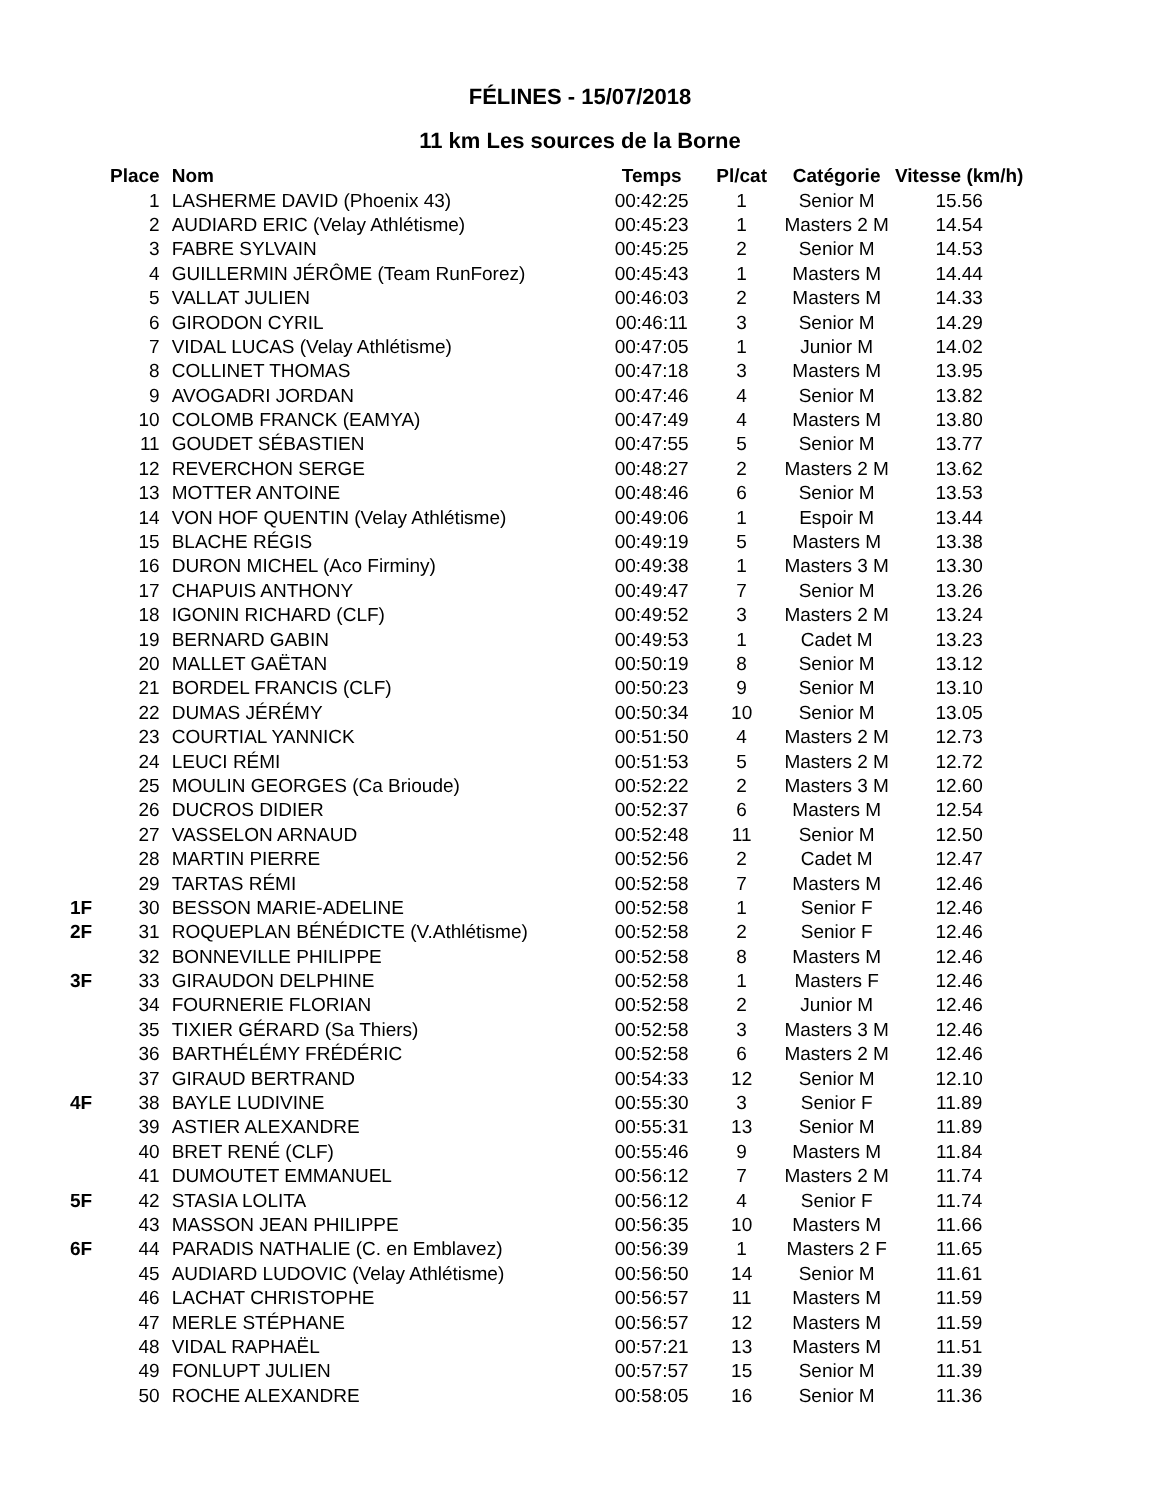FÉLINES - 15/07/2018
11 km Les sources de la Borne
| | Place | Nom | Temps | Pl/cat | Catégorie | Vitesse (km/h) |
| --- | --- | --- | --- | --- | --- | --- |
| | 1 | LASHERME DAVID (Phoenix 43) | 00:42:25 | 1 | Senior M | 15.56 |
| | 2 | AUDIARD ERIC (Velay Athlétisme) | 00:45:23 | 1 | Masters 2 M | 14.54 |
| | 3 | FABRE SYLVAIN | 00:45:25 | 2 | Senior M | 14.53 |
| | 4 | GUILLERMIN JÉRÔME (Team RunForez) | 00:45:43 | 1 | Masters M | 14.44 |
| | 5 | VALLAT JULIEN | 00:46:03 | 2 | Masters M | 14.33 |
| | 6 | GIRODON CYRIL | 00:46:11 | 3 | Senior M | 14.29 |
| | 7 | VIDAL LUCAS (Velay Athlétisme) | 00:47:05 | 1 | Junior M | 14.02 |
| | 8 | COLLINET THOMAS | 00:47:18 | 3 | Masters M | 13.95 |
| | 9 | AVOGADRI JORDAN | 00:47:46 | 4 | Senior M | 13.82 |
| | 10 | COLOMB FRANCK (EAMYA) | 00:47:49 | 4 | Masters M | 13.80 |
| | 11 | GOUDET SÉBASTIEN | 00:47:55 | 5 | Senior M | 13.77 |
| | 12 | REVERCHON SERGE | 00:48:27 | 2 | Masters 2 M | 13.62 |
| | 13 | MOTTER ANTOINE | 00:48:46 | 6 | Senior M | 13.53 |
| | 14 | VON HOF QUENTIN (Velay Athlétisme) | 00:49:06 | 1 | Espoir M | 13.44 |
| | 15 | BLACHE RÉGIS | 00:49:19 | 5 | Masters M | 13.38 |
| | 16 | DURON MICHEL (Aco Firminy) | 00:49:38 | 1 | Masters 3 M | 13.30 |
| | 17 | CHAPUIS ANTHONY | 00:49:47 | 7 | Senior M | 13.26 |
| | 18 | IGONIN RICHARD (CLF) | 00:49:52 | 3 | Masters 2 M | 13.24 |
| | 19 | BERNARD GABIN | 00:49:53 | 1 | Cadet M | 13.23 |
| | 20 | MALLET GAËTAN | 00:50:19 | 8 | Senior M | 13.12 |
| | 21 | BORDEL FRANCIS (CLF) | 00:50:23 | 9 | Senior M | 13.10 |
| | 22 | DUMAS JÉRÉMY | 00:50:34 | 10 | Senior M | 13.05 |
| | 23 | COURTIAL YANNICK | 00:51:50 | 4 | Masters 2 M | 12.73 |
| | 24 | LEUCI RÉMI | 00:51:53 | 5 | Masters 2 M | 12.72 |
| | 25 | MOULIN GEORGES (Ca Brioude) | 00:52:22 | 2 | Masters 3 M | 12.60 |
| | 26 | DUCROS DIDIER | 00:52:37 | 6 | Masters M | 12.54 |
| | 27 | VASSELON ARNAUD | 00:52:48 | 11 | Senior M | 12.50 |
| | 28 | MARTIN PIERRE | 00:52:56 | 2 | Cadet M | 12.47 |
| | 29 | TARTAS RÉMI | 00:52:58 | 7 | Masters M | 12.46 |
| 1F | 30 | BESSON MARIE-ADELINE | 00:52:58 | 1 | Senior F | 12.46 |
| 2F | 31 | ROQUEPLAN BÉNÉDICTE (V.Athlétisme) | 00:52:58 | 2 | Senior F | 12.46 |
| | 32 | BONNEVILLE PHILIPPE | 00:52:58 | 8 | Masters M | 12.46 |
| 3F | 33 | GIRAUDON DELPHINE | 00:52:58 | 1 | Masters F | 12.46 |
| | 34 | FOURNERIE FLORIAN | 00:52:58 | 2 | Junior M | 12.46 |
| | 35 | TIXIER GÉRARD (Sa Thiers) | 00:52:58 | 3 | Masters 3 M | 12.46 |
| | 36 | BARTHÉLÉMY FRÉDÉRIC | 00:52:58 | 6 | Masters 2 M | 12.46 |
| | 37 | GIRAUD BERTRAND | 00:54:33 | 12 | Senior M | 12.10 |
| 4F | 38 | BAYLE LUDIVINE | 00:55:30 | 3 | Senior F | 11.89 |
| | 39 | ASTIER ALEXANDRE | 00:55:31 | 13 | Senior M | 11.89 |
| | 40 | BRET RENÉ (CLF) | 00:55:46 | 9 | Masters M | 11.84 |
| | 41 | DUMOUTET EMMANUEL | 00:56:12 | 7 | Masters 2 M | 11.74 |
| 5F | 42 | STASIA LOLITA | 00:56:12 | 4 | Senior F | 11.74 |
| | 43 | MASSON JEAN PHILIPPE | 00:56:35 | 10 | Masters M | 11.66 |
| 6F | 44 | PARADIS NATHALIE (C. en Emblavez) | 00:56:39 | 1 | Masters 2 F | 11.65 |
| | 45 | AUDIARD LUDOVIC (Velay Athlétisme) | 00:56:50 | 14 | Senior M | 11.61 |
| | 46 | LACHAT CHRISTOPHE | 00:56:57 | 11 | Masters M | 11.59 |
| | 47 | MERLE STÉPHANE | 00:56:57 | 12 | Masters M | 11.59 |
| | 48 | VIDAL RAPHAËL | 00:57:21 | 13 | Masters M | 11.51 |
| | 49 | FONLUPT JULIEN | 00:57:57 | 15 | Senior M | 11.39 |
| | 50 | ROCHE ALEXANDRE | 00:58:05 | 16 | Senior M | 11.36 |